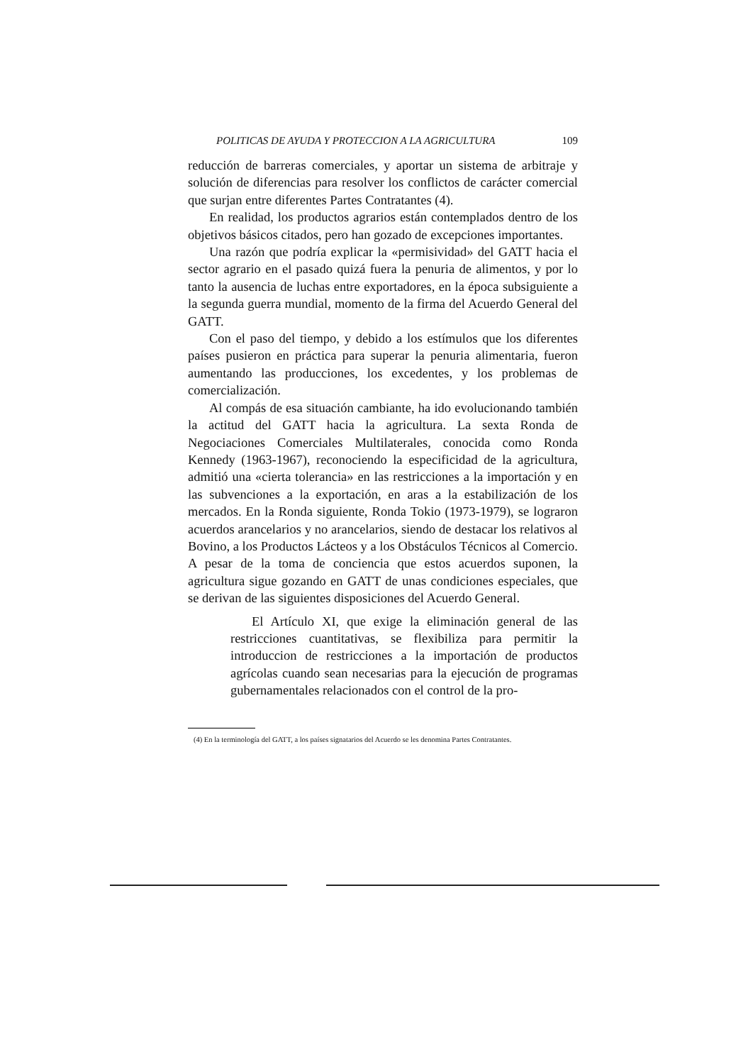POLITICAS DE AYUDA Y PROTECCION A LA AGRICULTURA 109
reducción de barreras comerciales, y aportar un sistema de arbitraje y solución de diferencias para resolver los conflictos de carácter comercial que surjan entre diferentes Partes Contratantes (4).
En realidad, los productos agrarios están contemplados dentro de los objetivos básicos citados, pero han gozado de excepciones importantes.
Una razón que podría explicar la «permisividad» del GATT hacia el sector agrario en el pasado quizá fuera la penuria de alimentos, y por lo tanto la ausencia de luchas entre exportadores, en la época subsiguiente a la segunda guerra mundial, momento de la firma del Acuerdo General del GATT.
Con el paso del tiempo, y debido a los estímulos que los diferentes países pusieron en práctica para superar la penuria alimentaria, fueron aumentando las producciones, los excedentes, y los problemas de comercialización.
Al compás de esa situación cambiante, ha ido evolucionando también la actitud del GATT hacia la agricultura. La sexta Ronda de Negociaciones Comerciales Multilaterales, conocida como Ronda Kennedy (1963-1967), reconociendo la especificidad de la agricultura, admitió una «cierta tolerancia» en las restricciones a la importación y en las subvenciones a la exportación, en aras a la estabilización de los mercados. En la Ronda siguiente, Ronda Tokio (1973-1979), se lograron acuerdos arancelarios y no arancelarios, siendo de destacar los relativos al Bovino, a los Productos Lácteos y a los Obstáculos Técnicos al Comercio. A pesar de la toma de conciencia que estos acuerdos suponen, la agricultura sigue gozando en GATT de unas condiciones especiales, que se derivan de las siguientes disposiciones del Acuerdo General.
El Artículo XI, que exige la eliminación general de las restricciones cuantitativas, se flexibiliza para permitir la introduccion de restricciones a la importación de productos agrícolas cuando sean necesarias para la ejecución de programas gubernamentales relacionados con el control de la pro-
(4) En la terminología del GATT, a los países signatarios del Acuerdo se les denomina Partes Contratantes.